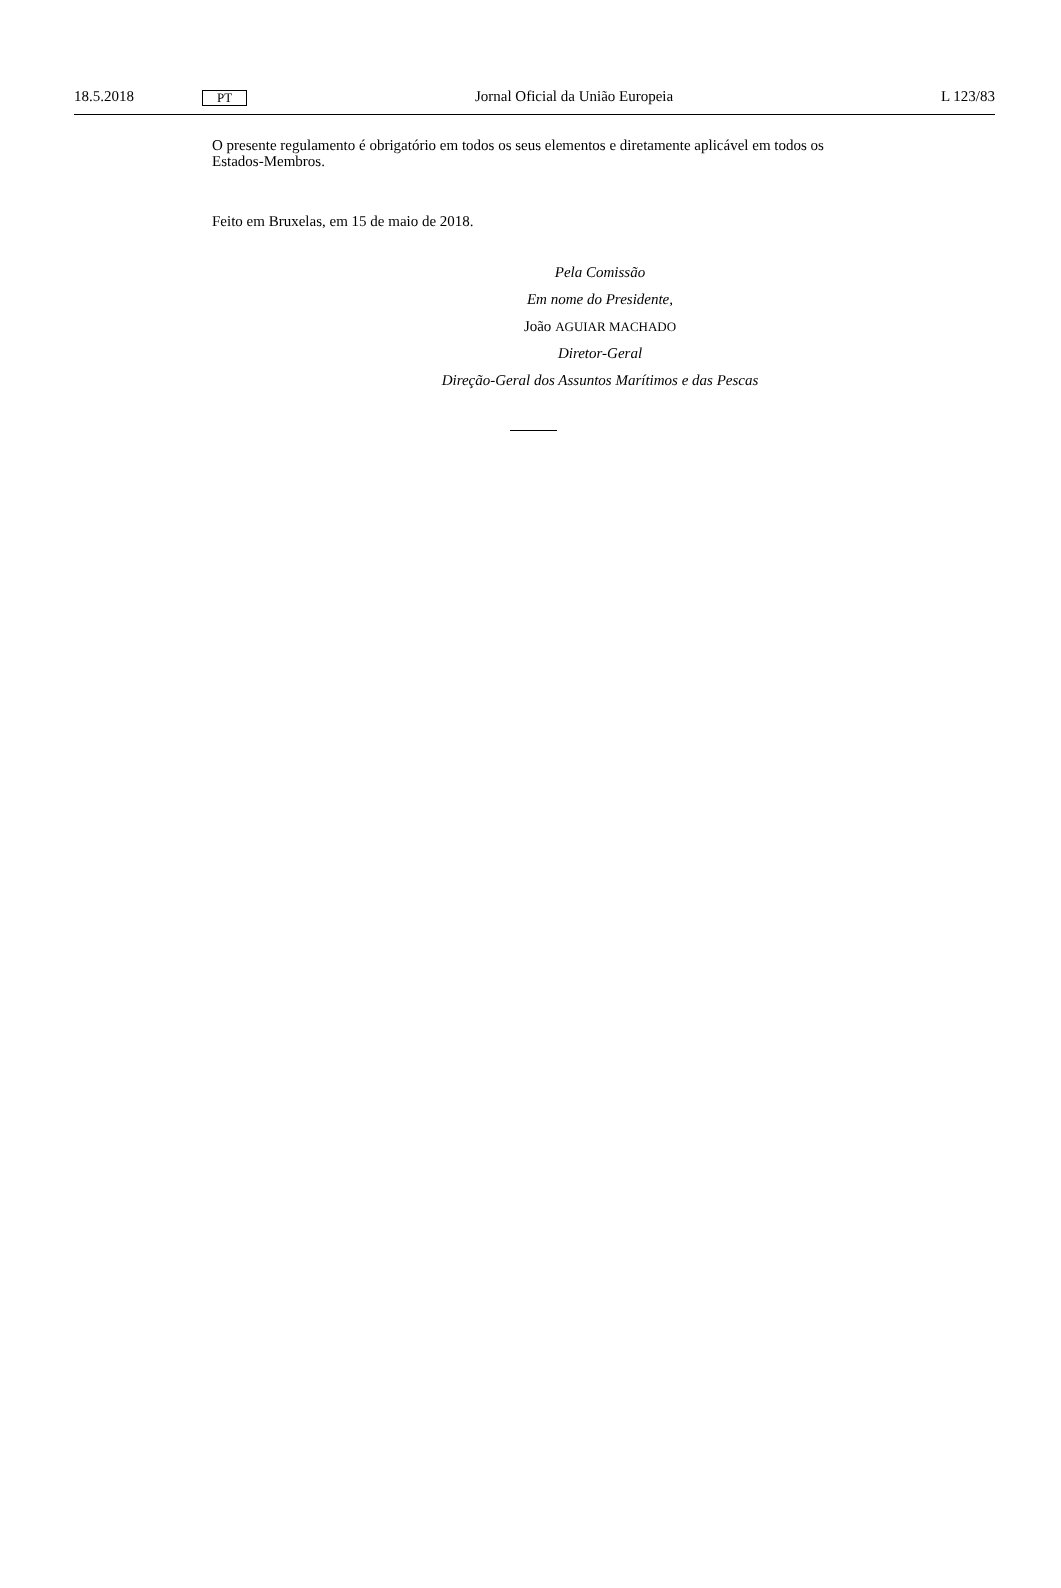18.5.2018 PT Jornal Oficial da União Europeia L 123/83
O presente regulamento é obrigatório em todos os seus elementos e diretamente aplicável em todos os Estados-Membros.
Feito em Bruxelas, em 15 de maio de 2018.
Pela Comissão
Em nome do Presidente,
João AGUIAR MACHADO
Diretor-Geral
Direção-Geral dos Assuntos Marítimos e das Pescas